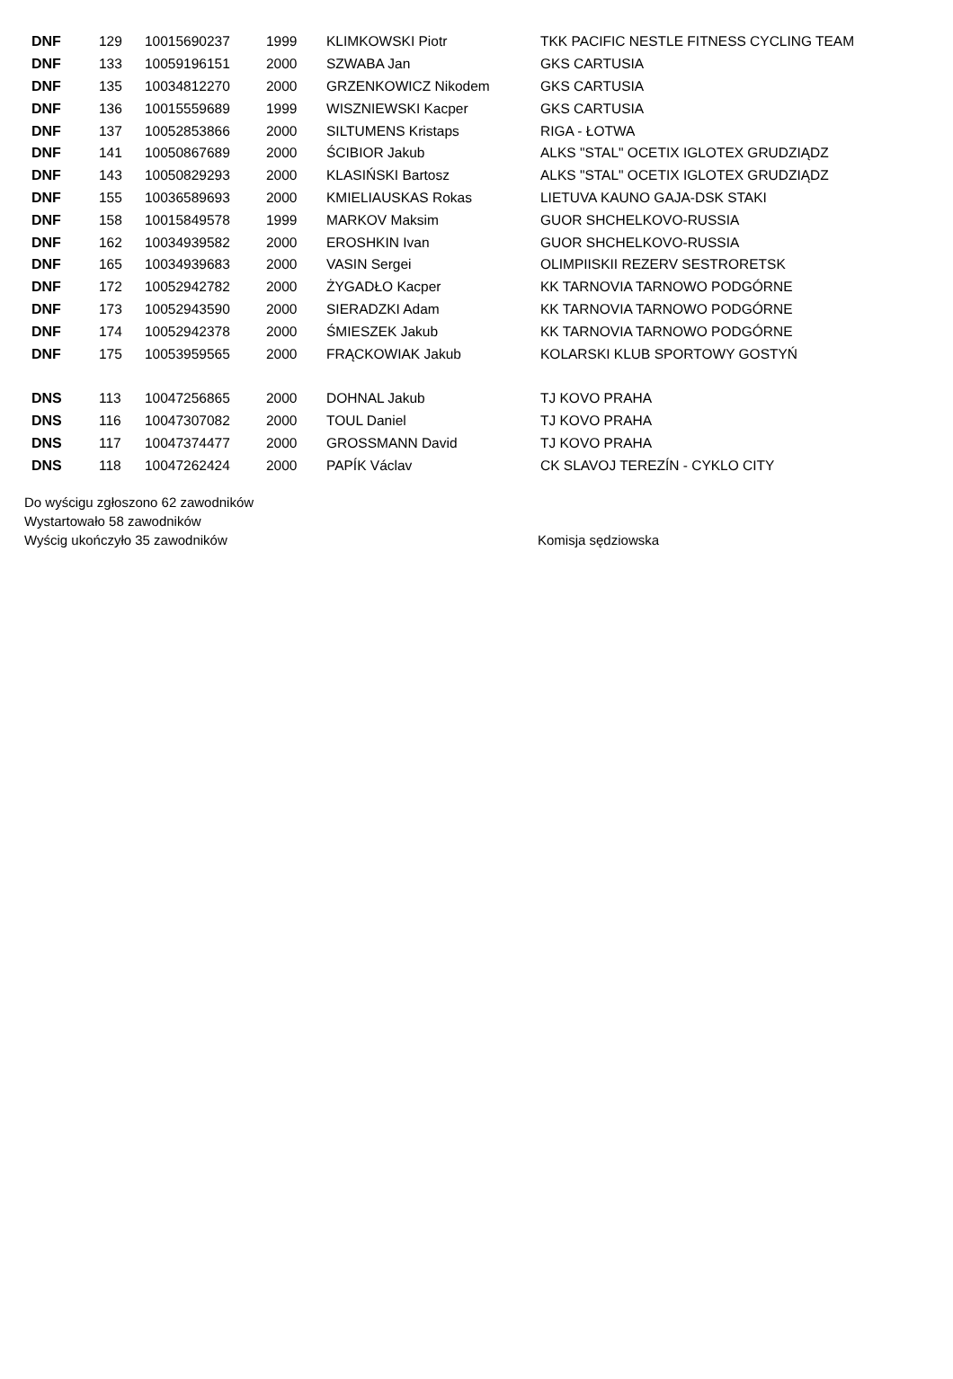| DNF | 129 | 10015690237 | 1999 | KLIMKOWSKI Piotr | TKK PACIFIC NESTLE FITNESS CYCLING TEAM |
| DNF | 133 | 10059196151 | 2000 | SZWABA Jan | GKS CARTUSIA |
| DNF | 135 | 10034812270 | 2000 | GRZENKOWICZ Nikodem | GKS CARTUSIA |
| DNF | 136 | 10015559689 | 1999 | WISZNIEWSKI Kacper | GKS CARTUSIA |
| DNF | 137 | 10052853866 | 2000 | SILTUMENS Kristaps | RIGA - ŁOTWA |
| DNF | 141 | 10050867689 | 2000 | ŚCIBIOR Jakub | ALKS "STAL" OCETIX IGLOTEX GRUDZIĄDZ |
| DNF | 143 | 10050829293 | 2000 | KLASIŃSKI Bartosz | ALKS "STAL" OCETIX IGLOTEX GRUDZIĄDZ |
| DNF | 155 | 10036589693 | 2000 | KMIELIAUSKAS Rokas | LIETUVA KAUNO GAJA-DSK STAKI |
| DNF | 158 | 10015849578 | 1999 | MARKOV Maksim | GUOR SHCHELKOVO-RUSSIA |
| DNF | 162 | 10034939582 | 2000 | EROSHKIN Ivan | GUOR SHCHELKOVO-RUSSIA |
| DNF | 165 | 10034939683 | 2000 | VASIN Sergei | OLIMPIISKII REZERV SESTRORETSK |
| DNF | 172 | 10052942782 | 2000 | ŻYGADŁO Kacper | KK TARNOVIA TARNOWO PODGÓRNE |
| DNF | 173 | 10052943590 | 2000 | SIERADZKI Adam | KK TARNOVIA TARNOWO PODGÓRNE |
| DNF | 174 | 10052942378 | 2000 | ŚMIESZEK Jakub | KK TARNOVIA TARNOWO PODGÓRNE |
| DNF | 175 | 10053959565 | 2000 | FRĄCKOWIAK Jakub | KOLARSKI KLUB SPORTOWY GOSTYŃ |
| DNS | 113 | 10047256865 | 2000 | DOHNAL Jakub | TJ KOVO PRAHA |
| DNS | 116 | 10047307082 | 2000 | TOUL Daniel | TJ KOVO PRAHA |
| DNS | 117 | 10047374477 | 2000 | GROSSMANN David | TJ KOVO PRAHA |
| DNS | 118 | 10047262424 | 2000 | PAPÍK Václav | CK SLAVOJ TEREZÍN - CYKLO CITY |
Do wyścigu zgłoszono 62 zawodników
Wystartowało 58 zawodników
Wyścig ukończyło 35 zawodników Komisja sędziowska